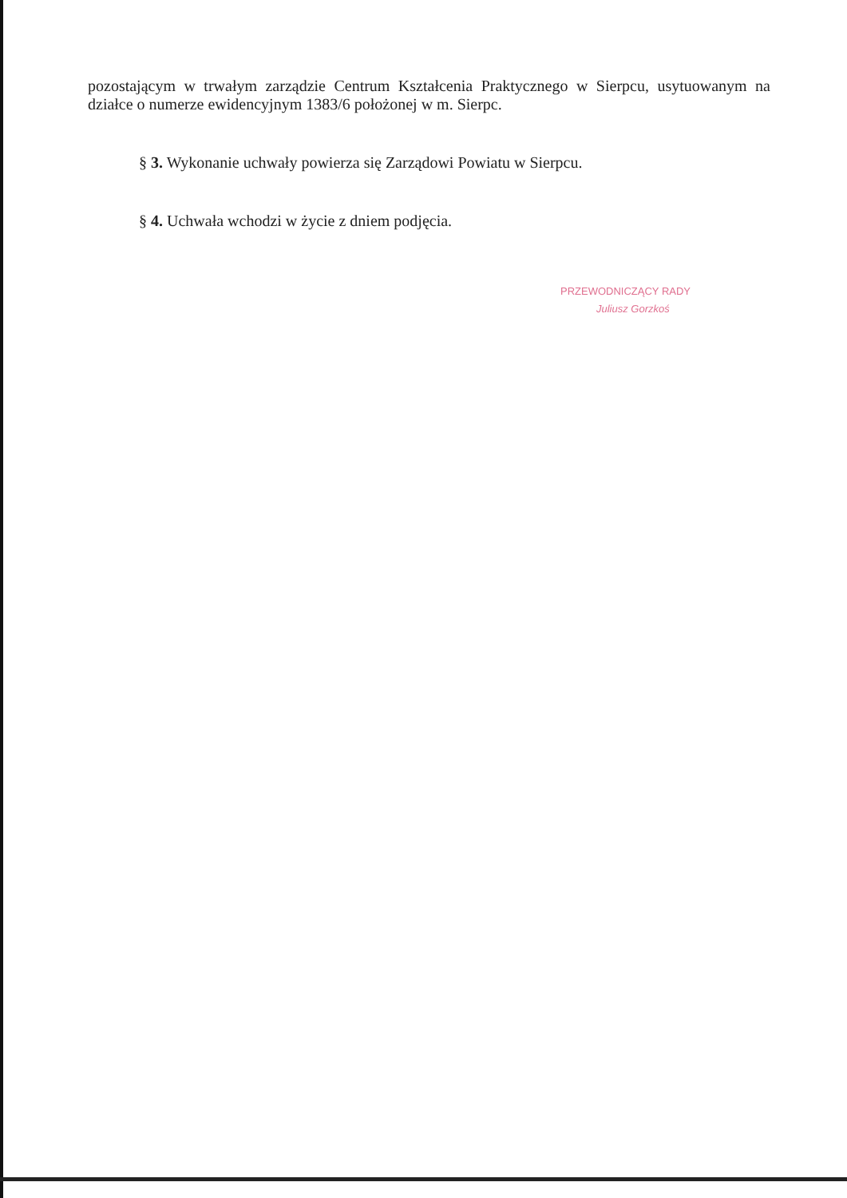pozostającym w trwałym zarządzie Centrum Kształcenia Praktycznego w Sierpcu, usytuowanym na działce o numerze ewidencyjnym 1383/6 położonej w m. Sierpc.
§ 3. Wykonanie uchwały powierza się Zarządowi Powiatu w Sierpcu.
§ 4. Uchwała wchodzi w życie z dniem podjęcia.
PRZEWODNICZĄCY RADY
Juliusz Gorzkoś